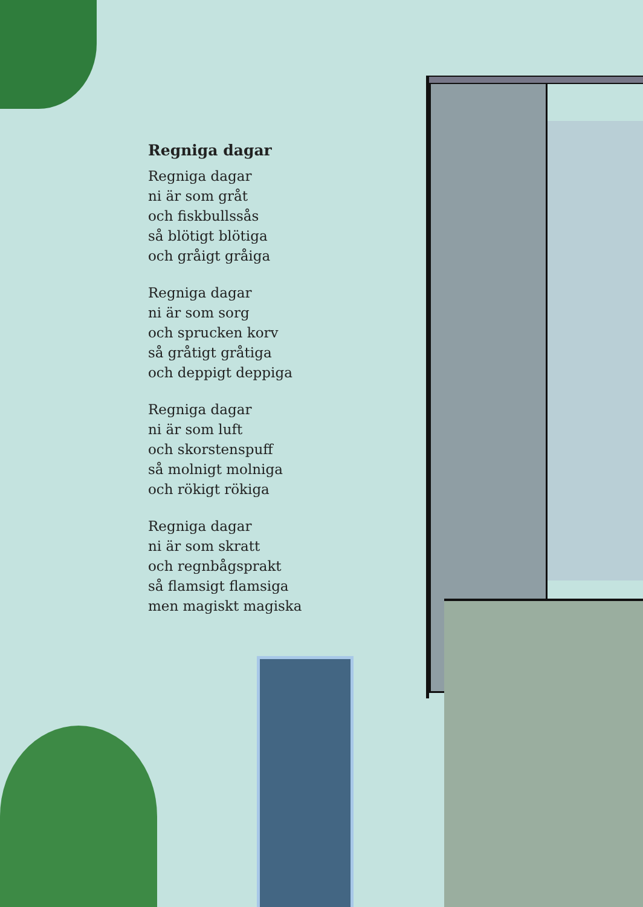Regniga dagar
Regniga dagar
ni är som gråt
och fiskbullssås
så blötigt blötiga
och gråigt gråiga
Regniga dagar
ni är som sorg
och sprucken korv
så gråtigt gråtiga
och deppigt deppiga
Regniga dagar
ni är som luft
och skorstenspuff
så molnigt molniga
och rökigt rökiga
Regniga dagar
ni är som skratt
och regnbågsprakt
så flamsigt flamsiga
men magiskt magiska